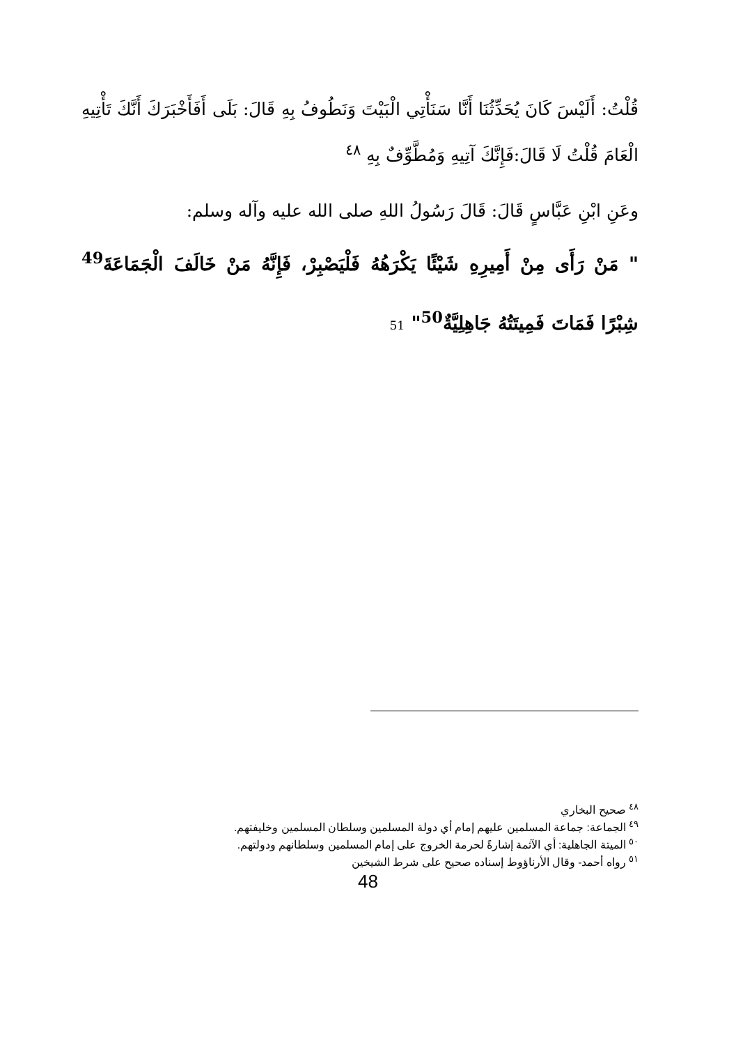قُلْتُ: أَلَيْسَ كَانَ يُحَدِّثُنَا أَنَّا سَنَأْتِي الْبَيْتَ وَنَطُوفُ بِهِ قَالَ: بَلَى أَفَأَخْبَرَكَ أَنَّكَ تَأْتِيهِ الْعَامَ قُلْتُ لَا قَالَ:فَإِنَّكَ آتِيهِ وَمُطَّوِّفٌ بِهِ <sup>٤٨</sup>
وعَنِ ابْنِ عَبَّاسٍ قَالَ: قَالَ رَسُولُ اللهِ صلى الله عليه وآله وسلم:
" مَنْ رَأَى مِنْ أَمِيرِهِ شَيْئًا يَكْرَهُهُ فَلْيَصْبِرْ، فَإِنَّهُ مَنْ خَالَفَ الْجَمَاعَةَ<sup>49</sup> شِبْرًا فَمَاتَ فَمِيتَتُهُ جَاهِلِيَّةٌ<sup>50</sup>" 51
<sup>٤٨</sup> صحيح البخاري
<sup>٤٩</sup> الجماعة: جماعة المسلمين عليهم إمام أي دولة المسلمين وسلطان المسلمين وخليفتهم.
<sup>٥٠</sup> الميتة الجاهلية: أي الآثمة إشارةً لحرمة الخروج على إمام المسلمين وسلطانهم ودولتهم.
<sup>٥١</sup> رواه أحمد- وقال الأرناؤوط إسناده صحيح على شرط الشيخين
48